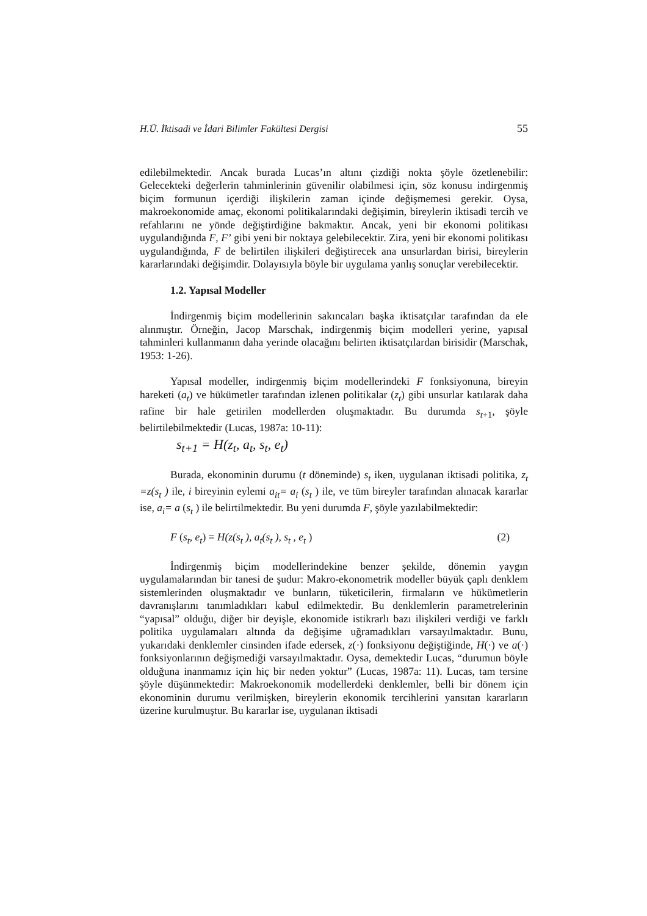H.Ü. İktisadi ve İdari Bilimler Fakültesi Dergisi 55
edilebilmektedir. Ancak burada Lucas’ın altını çizdiği nokta şöyle özetlenebilir: Gelecekteki değerlerin tahminlerinin güvenilir olabilmesi için, söz konusu indirgenmiş biçim formunun içerdiği ilişkilerin zaman içinde değişmemesi gerekir. Oysa, makroekonomide amaç, ekonomi politikalarındaki değişimin, bireylerin iktisadi tercih ve refahlarını ne yönde değiştirdiğine bakmaktır. Ancak, yeni bir ekonomi politikası uygulandığında F, F’ gibi yeni bir noktaya gelebilecektir. Zira, yeni bir ekonomi politikası uygulandığında, F de belirtilen ilişkileri değiştirecek ana unsurlardan birisi, bireylerin kararlarındaki değişimdir. Dolayısıyla böyle bir uygulama yanlış sonuçlar verebilecektir.
1.2. Yapısal Modeller
İndirgenmiş biçim modellerinin sakıncaları başka iktisatçılar tarafından da ele alınmıştır. Örneğin, Jacop Marschak, indirgenmiş biçim modelleri yerine, yapısal tahminleri kullanmanın daha yerinde olacağını belirten iktisatçılardan birisidir (Marschak, 1953: 1-26).
Yapısal modeller, indirgenmiş biçim modellerindeki F fonksiyonuna, bireyin hareketi (a<sub>t</sub>) ve hükümetler tarafından izlenen politikalar (z<sub>t</sub>) gibi unsurlar katılarak daha rafine bir hale getirilen modellerden oluşmaktadır. Bu durumda s<sub>t+1</sub>, şöyle belirtilebilmektedir (Lucas, 1987a: 10-11):
s<sub>t+1</sub> = H(z<sub>t</sub>, a<sub>t</sub>, s<sub>t</sub>, e<sub>t</sub>)
Burada, ekonominin durumu (t döneminde) s<sub>t</sub> iken, uygulanan iktisadi politika, z<sub>t</sub> =z(s<sub>t</sub> ) ile, i bireyinin eylemi a<sub>it</sub>= a<sub>i</sub> (s<sub>t</sub> ) ile, ve tüm bireyler tarafından alınacak kararlar ise, a<sub>i</sub>= a (s<sub>t</sub> ) ile belirtilmektedir. Bu yeni durumda F, şöyle yazılabilmektedir:
F (s<sub>t</sub>, e<sub>t</sub>) = H(z(s<sub>t</sub> ), a<sub>t</sub>(s<sub>t</sub> ), s<sub>t</sub> , e<sub>t</sub> ) (2)
İndirgenmiş biçim modellerindekine benzer şekilde, dönemin yaygın uygulamalarından bir tanesi de şudur: Makro-ekonometrik modeller büyük çaplı denklem sistemlerinden oluşmaktadır ve bunların, tüketicilerin, firmaların ve hükümetlerin davranışlarını tanımladıkları kabul edilmektedir. Bu denklemlerin parametrelerinin “yapısal” olduğu, diğer bir deyişle, ekonomide istikrarlı bazı ilişkileri verdiği ve farklı politika uygulamaları altında da değişime uğramadıkları varsayılmaktadır. Bunu, yukarıdaki denklemler cinsinden ifade edersek, z(·) fonksiyonu değiştiğinde, H(·) ve a(·) fonksiyonlarının değişmediği varsayılmaktadır. Oysa, demektedir Lucas, “durumun böyle olduğuna inanmamız için hiç bir neden yoktur” (Lucas, 1987a: 11). Lucas, tam tersine şöyle düşünmektedir: Makroekonomik modellerdeki denklemler, belli bir dönem için ekonominin durumu verilmişken, bireylerin ekonomik tercihlerini yansıtan kararların üzerine kurulmuştur. Bu kararlar ise, uygulanan iktisadi